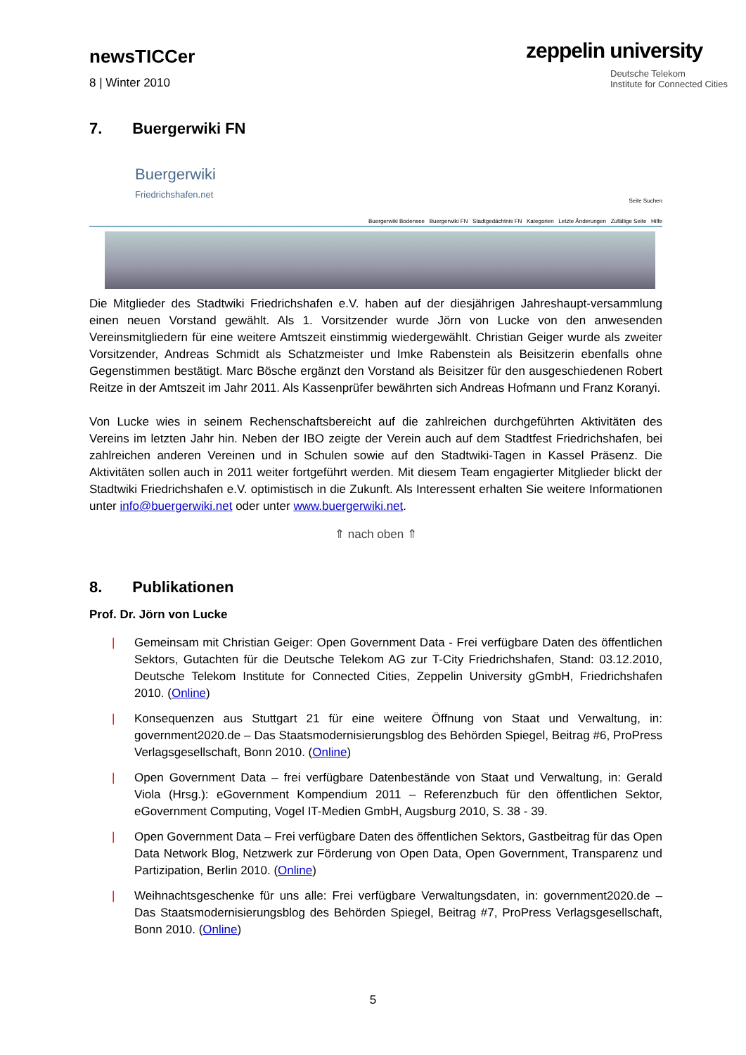newsTICCer
8 | Winter 2010
zeppelin university
Deutsche Telekom
Institute for Connected Cities
7. Buergerwiki FN
Buergerwiki
Friedrichshafen.net
Seite Suchen
Buergerwiki Bodensee Buergerwiki FN Stadtgedächtnis FN Kategorien Letzte Änderungen Zufällige Seite Hilfe
Die Mitglieder des Stadtwiki Friedrichshafen e.V. haben auf der diesjährigen Jahreshaupt-versammlung einen neuen Vorstand gewählt. Als 1. Vorsitzender wurde Jörn von Lucke von den anwesenden Vereinsmitgliedern für eine weitere Amtszeit einstimmig wiedergewählt. Christian Geiger wurde als zweiter Vorsitzender, Andreas Schmidt als Schatzmeister und Imke Rabenstein als Beisitzerin ebenfalls ohne Gegenstimmen bestätigt. Marc Bösche ergänzt den Vorstand als Beisitzer für den ausgeschiedenen Robert Reitze in der Amtszeit im Jahr 2011. Als Kassenprüfer bewährten sich Andreas Hofmann und Franz Koranyi.
Von Lucke wies in seinem Rechenschaftsbereicht auf die zahlreichen durchgeführten Aktivitäten des Vereins im letzten Jahr hin. Neben der IBO zeigte der Verein auch auf dem Stadtfest Friedrichshafen, bei zahlreichen anderen Vereinen und in Schulen sowie auf den Stadtwiki-Tagen in Kassel Präsenz. Die Aktivitäten sollen auch in 2011 weiter fortgeführt werden. Mit diesem Team engagierter Mitglieder blickt der Stadtwiki Friedrichshafen e.V. optimistisch in die Zukunft. Als Interessent erhalten Sie weitere Informationen unter info@buergerwiki.net oder unter www.buergerwiki.net.
⇑ nach oben ⇑
8. Publikationen
Prof. Dr. Jörn von Lucke
|
Gemeinsam mit Christian Geiger: Open Government Data - Frei verfügbare Daten des öffentlichen Sektors, Gutachten für die Deutsche Telekom AG zur T-City Friedrichshafen, Stand: 03.12.2010, Deutsche Telekom Institute for Connected Cities, Zeppelin University gGmbH, Friedrichshafen 2010. (Online)
|
Konsequenzen aus Stuttgart 21 für eine weitere Öffnung von Staat und Verwaltung, in: government2020.de – Das Staatsmodernisierungsblog des Behörden Spiegel, Beitrag #6, ProPress Verlagsgesellschaft, Bonn 2010. (Online)
|
Open Government Data – frei verfügbare Datenbestände von Staat und Verwaltung, in: Gerald Viola (Hrsg.): eGovernment Kompendium 2011 – Referenzbuch für den öffentlichen Sektor, eGovernment Computing, Vogel IT-Medien GmbH, Augsburg 2010, S. 38 - 39.
|
Open Government Data – Frei verfügbare Daten des öffentlichen Sektors, Gastbeitrag für das Open Data Network Blog, Netzwerk zur Förderung von Open Data, Open Government, Transparenz und Partizipation, Berlin 2010. (Online)
|
Weihnachtsgeschenke für uns alle: Frei verfügbare Verwaltungsdaten, in: government2020.de – Das Staatsmodernisierungsblog des Behörden Spiegel, Beitrag #7, ProPress Verlagsgesellschaft, Bonn 2010. (Online)
5